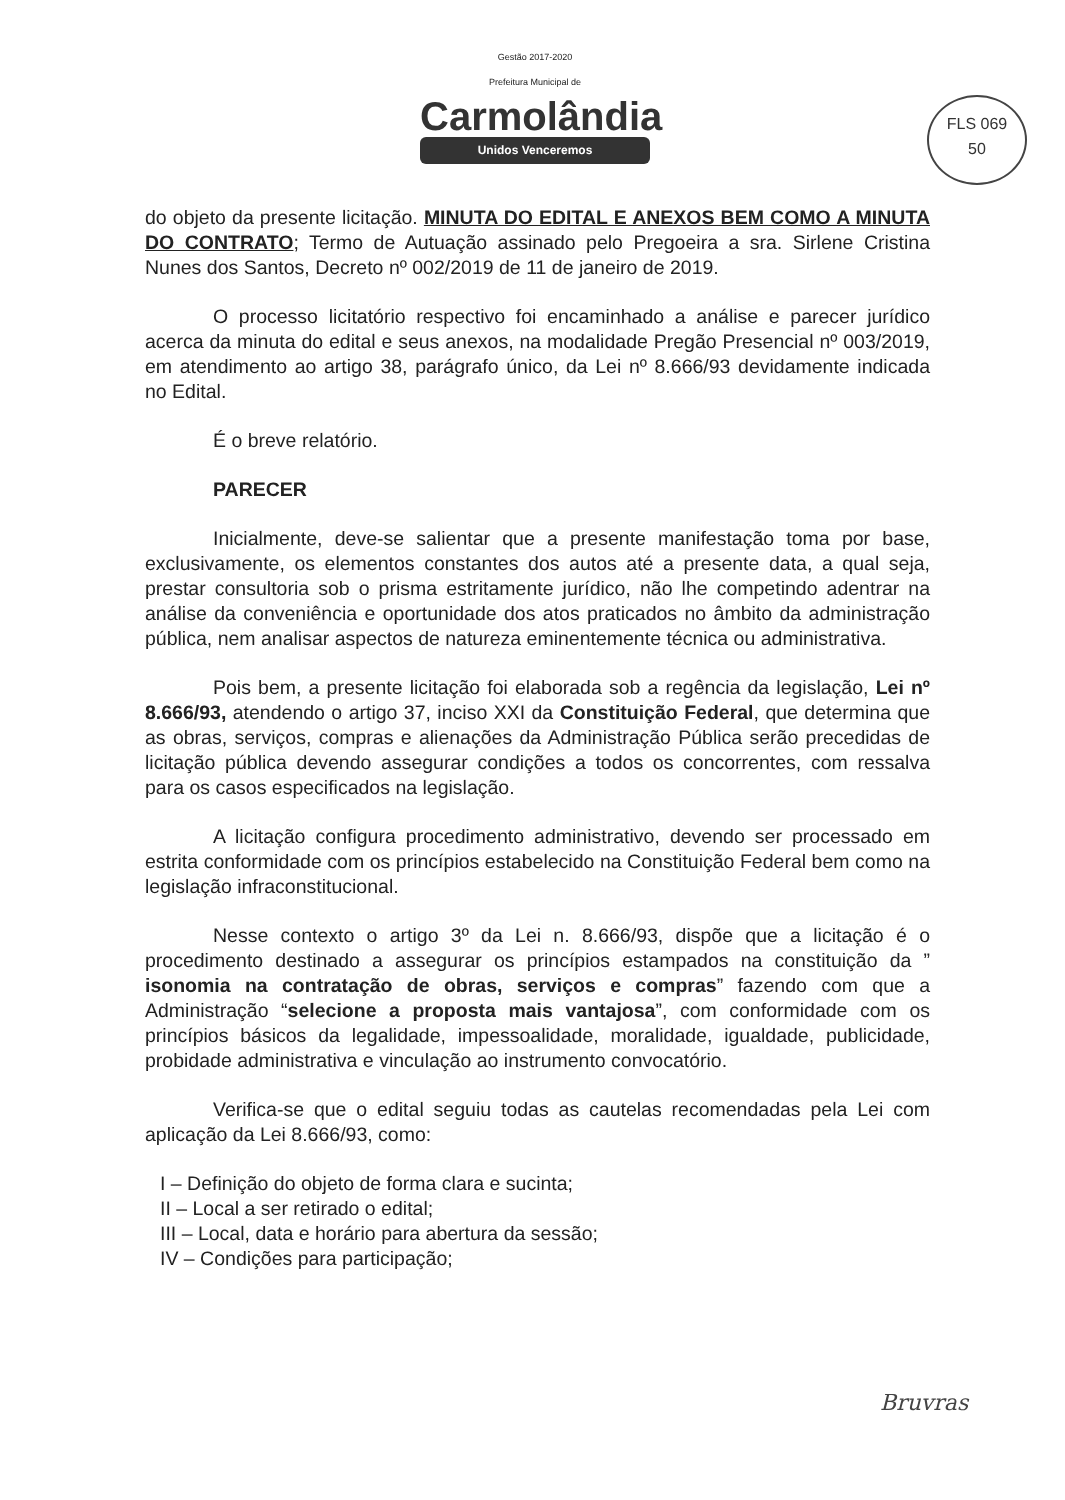Gestão 2017-2020
Prefeitura Municipal de
Carmolândia
Unidos Venceremos
FLS 069
50
do objeto da presente licitação. MINUTA DO EDITAL E ANEXOS BEM COMO A MINUTA DO CONTRATO; Termo de Autuação assinado pelo Pregoeira a sra. Sirlene Cristina Nunes dos Santos, Decreto nº 002/2019 de 11 de janeiro de 2019.
O processo licitatório respectivo foi encaminhado a análise e parecer jurídico acerca da minuta do edital e seus anexos, na modalidade Pregão Presencial nº 003/2019, em atendimento ao artigo 38, parágrafo único, da Lei nº 8.666/93 devidamente indicada no Edital.
É o breve relatório.
PARECER
Inicialmente, deve-se salientar que a presente manifestação toma por base, exclusivamente, os elementos constantes dos autos até a presente data, a qual seja, prestar consultoria sob o prisma estritamente jurídico, não lhe competindo adentrar na análise da conveniência e oportunidade dos atos praticados no âmbito da administração pública, nem analisar aspectos de natureza eminentemente técnica ou administrativa.
Pois bem, a presente licitação foi elaborada sob a regência da legislação, Lei nº 8.666/93, atendendo o artigo 37, inciso XXI da Constituição Federal, que determina que as obras, serviços, compras e alienações da Administração Pública serão precedidas de licitação pública devendo assegurar condições a todos os concorrentes, com ressalva para os casos especificados na legislação.
A licitação configura procedimento administrativo, devendo ser processado em estrita conformidade com os princípios estabelecido na Constituição Federal bem como na legislação infraconstitucional.
Nesse contexto o artigo 3º da Lei n. 8.666/93, dispõe que a licitação é o procedimento destinado a assegurar os princípios estampados na constituição da ” isonomia na contratação de obras, serviços e compras” fazendo com que a Administração “selecione a proposta mais vantajosa”, com conformidade com os princípios básicos da legalidade, impessoalidade, moralidade, igualdade, publicidade, probidade administrativa e vinculação ao instrumento convocatório.
Verifica-se que o edital seguiu todas as cautelas recomendadas pela Lei com aplicação da Lei 8.666/93, como:
I – Definição do objeto de forma clara e sucinta;
II – Local a ser retirado o edital;
III – Local, data e horário para abertura da sessão;
IV – Condições para participação;
Bruvras